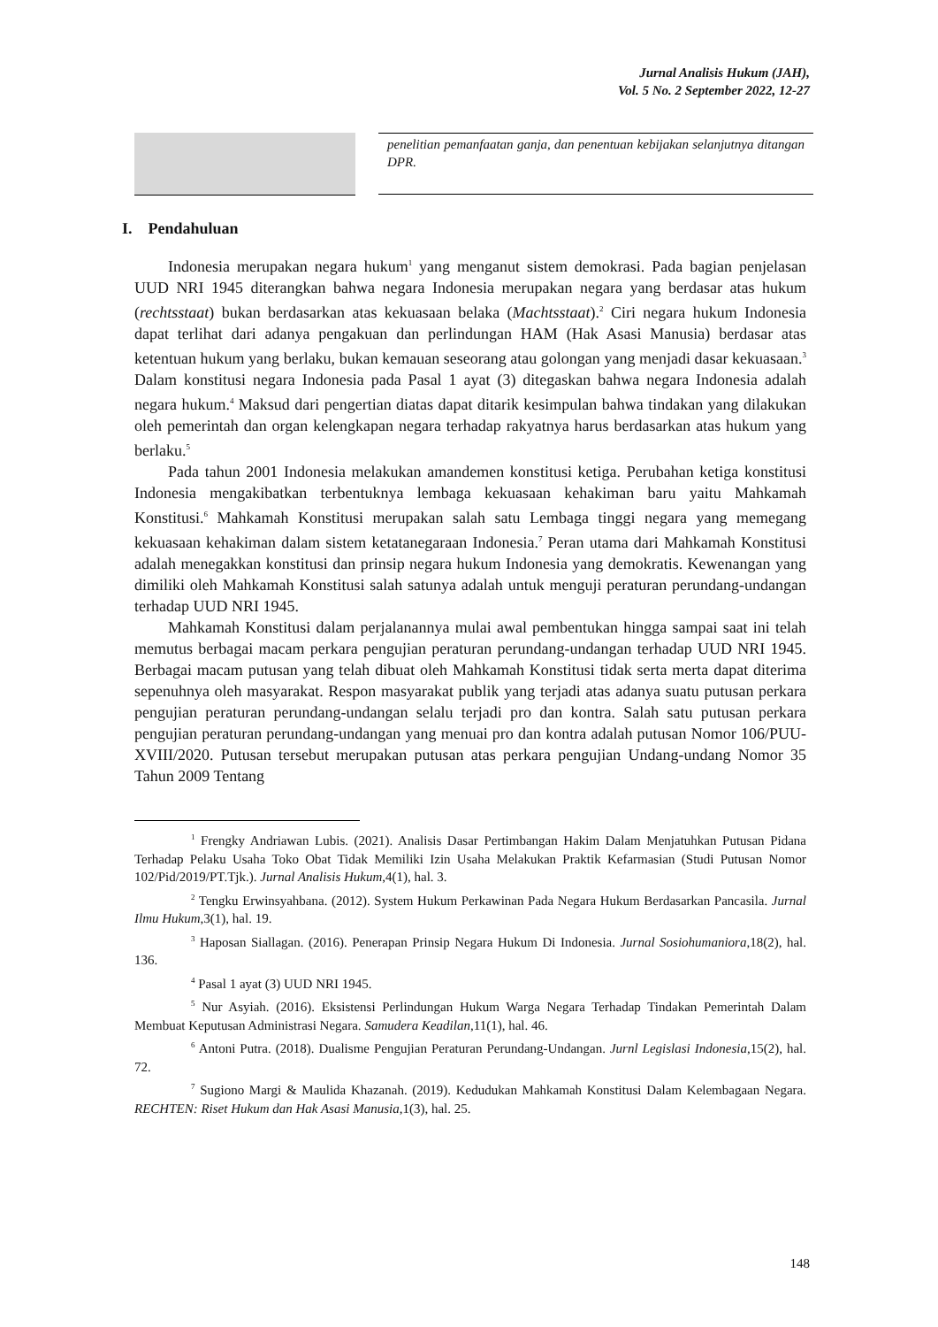Jurnal Analisis Hukum (JAH),
Vol. 5 No. 2 September 2022, 12-27
penelitian pemanfaatan ganja, dan penentuan kebijakan selanjutnya ditangan DPR.
I. Pendahuluan
Indonesia merupakan negara hukum<sup>1</sup> yang menganut sistem demokrasi. Pada bagian penjelasan UUD NRI 1945 diterangkan bahwa negara Indonesia merupakan negara yang berdasar atas hukum (rechtsstaat) bukan berdasarkan atas kekuasaan belaka (Machtsstaat).<sup>2</sup> Ciri negara hukum Indonesia dapat terlihat dari adanya pengakuan dan perlindungan HAM (Hak Asasi Manusia) berdasar atas ketentuan hukum yang berlaku, bukan kemauan seseorang atau golongan yang menjadi dasar kekuasaan.<sup>3</sup> Dalam konstitusi negara Indonesia pada Pasal 1 ayat (3) ditegaskan bahwa negara Indonesia adalah negara hukum.<sup>4</sup> Maksud dari pengertian diatas dapat ditarik kesimpulan bahwa tindakan yang dilakukan oleh pemerintah dan organ kelengkapan negara terhadap rakyatnya harus berdasarkan atas hukum yang berlaku.<sup>5</sup>
Pada tahun 2001 Indonesia melakukan amandemen konstitusi ketiga. Perubahan ketiga konstitusi Indonesia mengakibatkan terbentuknya lembaga kekuasaan kehakiman baru yaitu Mahkamah Konstitusi.<sup>6</sup> Mahkamah Konstitusi merupakan salah satu Lembaga tinggi negara yang memegang kekuasaan kehakiman dalam sistem ketatanegaraan Indonesia.<sup>7</sup> Peran utama dari Mahkamah Konstitusi adalah menegakkan konstitusi dan prinsip negara hukum Indonesia yang demokratis. Kewenangan yang dimiliki oleh Mahkamah Konstitusi salah satunya adalah untuk menguji peraturan perundang-undangan terhadap UUD NRI 1945.
Mahkamah Konstitusi dalam perjalanannya mulai awal pembentukan hingga sampai saat ini telah memutus berbagai macam perkara pengujian peraturan perundang-undangan terhadap UUD NRI 1945. Berbagai macam putusan yang telah dibuat oleh Mahkamah Konstitusi tidak serta merta dapat diterima sepenuhnya oleh masyarakat. Respon masyarakat publik yang terjadi atas adanya suatu putusan perkara pengujian peraturan perundang-undangan selalu terjadi pro dan kontra. Salah satu putusan perkara pengujian peraturan perundang-undangan yang menuai pro dan kontra adalah putusan Nomor 106/PUU-XVIII/2020. Putusan tersebut merupakan putusan atas perkara pengujian Undang-undang Nomor 35 Tahun 2009 Tentang
<sup>1</sup> Frengky Andriawan Lubis. (2021). Analisis Dasar Pertimbangan Hakim Dalam Menjatuhkan Putusan Pidana Terhadap Pelaku Usaha Toko Obat Tidak Memiliki Izin Usaha Melakukan Praktik Kefarmasian (Studi Putusan Nomor 102/Pid/2019/PT.Tjk.). Jurnal Analisis Hukum,4(1), hal. 3.
<sup>2</sup> Tengku Erwinsyahbana. (2012). System Hukum Perkawinan Pada Negara Hukum Berdasarkan Pancasila. Jurnal Ilmu Hukum,3(1), hal. 19.
<sup>3</sup> Haposan Siallagan. (2016). Penerapan Prinsip Negara Hukum Di Indonesia. Jurnal Sosiohumaniora,18(2), hal. 136.
<sup>4</sup> Pasal 1 ayat (3) UUD NRI 1945.
<sup>5</sup> Nur Asyiah. (2016). Eksistensi Perlindungan Hukum Warga Negara Terhadap Tindakan Pemerintah Dalam Membuat Keputusan Administrasi Negara. Samudera Keadilan, 11(1), hal. 46.
<sup>6</sup> Antoni Putra. (2018). Dualisme Pengujian Peraturan Perundang-Undangan. Jurnl Legislasi Indonesia,15(2), hal. 72.
<sup>7</sup> Sugiono Margi & Maulida Khazanah. (2019). Kedudukan Mahkamah Konstitusi Dalam Kelembagaan Negara. RECHTEN: Riset Hukum dan Hak Asasi Manusia,1(3), hal. 25.
148